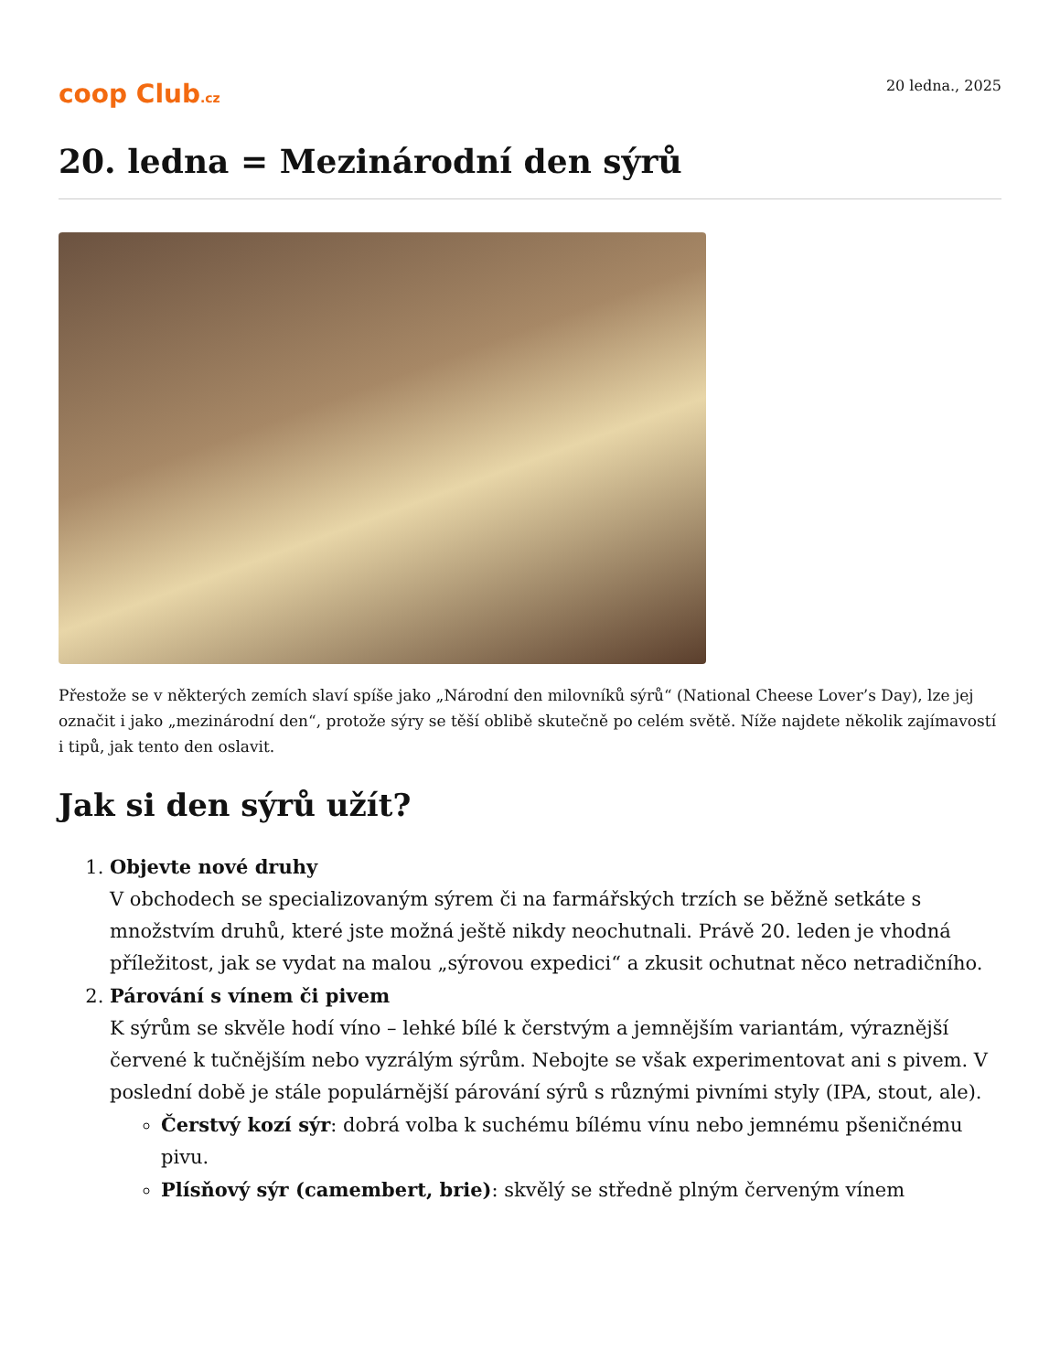coop Club.cz 20 ledna., 2025
20. ledna = Mezinárodní den sýrů
Přestože se v některých zemích slaví spíše jako „Národní den milovníků sýrů“ (National Cheese Lover’s Day), lze jej označit i jako „mezinárodní den“, protože sýry se těší oblibě skutečně po celém světě. Níže najdete několik zajímavostí i tipů, jak tento den oslavit.
Jak si den sýrů užít?
1. Objevte nové druhy
V obchodech se specializovaným sýrem či na farmářských trzích se běžně setkáte s množstvím druhů, které jste možná ještě nikdy neochutnali. Právě 20. leden je vhodná příležitost, jak se vydat na malou „sýrovou expedici“ a zkusit ochutnat něco netradičního.
2. Párování s vínem či pivem
K sýrům se skvěle hodí víno – lehké bílé k čerstvým a jemnějším variantám, výraznější červené k tučnějším nebo vyzrálým sýrům. Nebojte se však experimentovat ani s pivem. V poslední době je stále populárnější párování sýrů s různými pivními styly (IPA, stout, ale).
Čerstvý kozí sýr: dobrá volba k suchému bílému vínu nebo jemnému pšeničnému pivu.
Plísňový sýr (camembert, brie): skvělý se středně plným červeným vínem